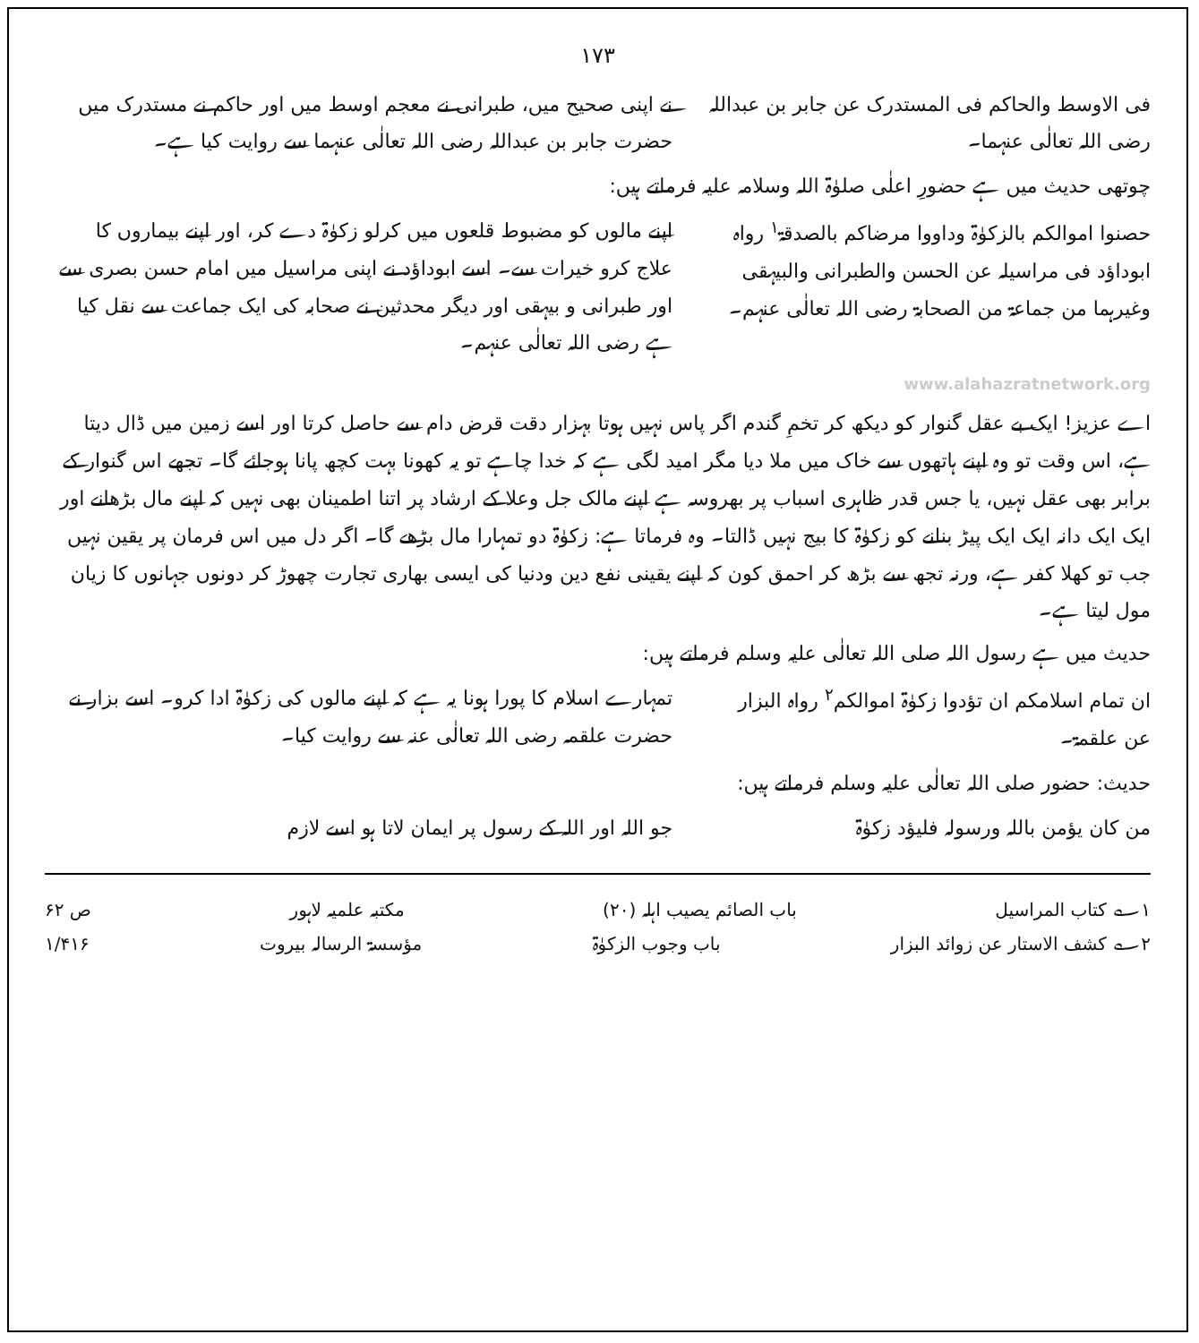۱۷۳
فی الاوسط والحاکم فی المستدرک عن جابر بن عبداللہ رضی اللہ تعالٰی عنہما۔
نے اپنی صحیح میں، طبرانی نے معجم اوسط میں اور حاکم نے مستدرک میں حضرت جابر بن عبداللہ رضی اللہ تعالٰی عنہما سے روایت کیا ہے۔
چوتھی حدیث میں ہے حضورِ اعلٰی صلوٰۃ اللہ وسلامہ علیہ فرماتے ہیں:
حصنوا اموالکم بالزکوٰۃ وداووا مرضاکم بالصدقۃ<sup>۱</sup> رواہ ابوداؤد فی مراسیلہ عن الحسن والطبرانی والبیہقی وغیرہما من جماعۃ من الصحابۃ رضی اللہ تعالٰی عنہم۔
اپنے مالوں کو مضبوط قلعوں میں کرلو زکوٰۃ دے کر، اور اپنے بیماروں کا علاج کرو خیرات سے۔ اسے ابوداؤد نے اپنی مراسیل میں امام حسن بصری سے اور طبرانی و بیہقی اور دیگر محدثین نے صحابہ کی ایک جماعت سے نقل کیا ہے رضی اللہ تعالٰی عنہم۔
www.alahazratnetwork.org
اے عزیز! ایک بے عقل گنوار کو دیکھ کر تخمِ گندم اگر پاس نہیں ہوتا بہزار دقت قرض دام سے حاصل کرتا اور اسے زمین میں ڈال دیتا ہے، اس وقت تو وہ اپنے ہاتھوں سے خاک میں ملا دیا مگر امید لگی ہے کہ خدا چاہے تو یہ کھونا بہت کچھ پانا ہوجائے گا۔ تجھے اس گنوار کے برابر بھی عقل نہیں، یا جس قدر ظاہری اسباب پر بھروسہ ہے اپنے مالک جل وعلا کے ارشاد پر اتنا اطمینان بھی نہیں کہ اپنے مال بڑھانے اور ایک ایک دانہ ایک ایک پیڑ بنانے کو زکوٰۃ کا بیج نہیں ڈالتا۔ وہ فرماتا ہے: زکوٰۃ دو تمہارا مال بڑھے گا۔ اگر دل میں اس فرمان پر یقین نہیں جب تو کھلا کفر ہے، ورنہ تجھ سے بڑھ کر احمق کون کہ اپنے یقینی نفع دین ودنیا کی ایسی بھاری تجارت چھوڑ کر دونوں جہانوں کا زیان مول لیتا ہے۔
حدیث میں ہے رسول اللہ صلی اللہ تعالٰی علیہ وسلم فرماتے ہیں:
ان تمام اسلامکم ان تؤدوا زکوٰۃ اموالکم<sup>۲</sup> رواہ البزار عن علقمۃ۔
تمہارے اسلام کا پورا ہونا یہ ہے کہ اپنے مالوں کی زکوٰۃ ادا کرو۔ اسے بزار نے حضرت علقمہ رضی اللہ تعالٰی عنہ سے روایت کیا۔
حدیث: حضور صلی اللہ تعالٰی علیہ وسلم فرماتے ہیں:
من کان یؤمن باللہ ورسولہ فلیؤد زکوٰۃ
جو اللہ اور اللہ کے رسول پر ایمان لاتا ہو اسے لازم
۱؎ کتاب المراسیل باب الصائم یصیب اہلہ (۲۰) مکتبہ علمیہ لاہور ص ۶۲
۲؎ کشف الاستار عن زوائد البزار باب وجوب الزکوٰۃ مؤسسۃ الرسالہ بیروت ۱/۴۱۶